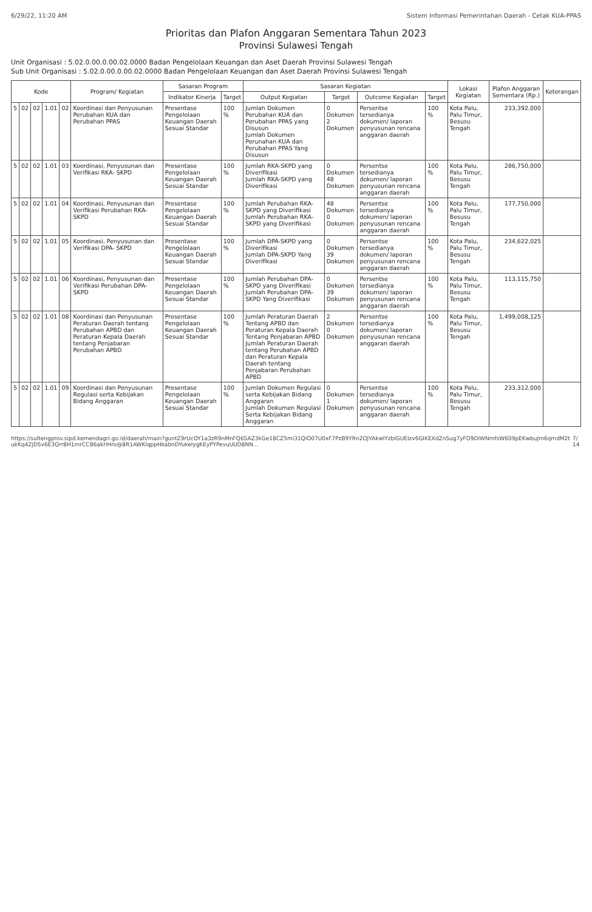6/29/22, 11:20 AM Sistem Informasi Pemerintahan Daerah - Cetak KUA-PPAS
Prioritas dan Plafon Anggaran Sementara Tahun 2023
Provinsi Sulawesi Tengah
Unit Organisasi : 5.02.0.00.0.00.02.0000 Badan Pengelolaan Keuangan dan Aset Daerah Provinsi Sulawesi Tengah
Sub Unit Organisasi : 5.02.0.00.0.00.02.0000 Badan Pengelolaan Keuangan dan Aset Daerah Provinsi Sulawesi Tengah
| Kode | | | | | Program/ Kegiatan | Sasaran Program | | Sasaran Kegiatan | | | | Lokasi Kegiatan | Plafon Anggaran Sementara (Rp.) | Keterangan |
| --- | --- | --- | --- | --- | --- | --- | --- | --- | --- | --- | --- | --- | --- | --- |
| | | | | | | Indikator Kinerja | Target | Output Kegiatan | Target | Outcome Kegiatan | Target | | | |
| 5 | 02 | 02 | 1.01 | 02 | Koordinasi dan Penyusunan Perubahan KUA dan Perubahan PPAS | Presentase Pengelolaan Keuangan Daerah Sesuai Standar | 100 % | Jumlah Dokumen Perubahan KUA dan Perubahan PPAS yang Disusun Jumlah Dokumen Perunahan KUA dan Perubahan PPAS Yang Disusun | 0 Dokumen 2 Dokumen | Persentse tersedianya dokumen/ laporan penyusunan rencana anggaran daerah | 100 % | Kota Palu, Palu Timur, Besusu Tengah | 233,392,000 | |
| 5 | 02 | 02 | 1.01 | 03 | Koordinasi, Penyusunan dan Verifikasi RKA- SKPD | Presentase Pengelolaan Keuangan Daerah Sesuai Standar | 100 % | Jumlah RKA-SKPD yang Diverifikasi Jumlah RKA-SKPD yang Diverifikasi | 0 Dokumen 48 Dokumen | Persentse tersedianya dokumen/ laporan penyusunan rencana anggaran daerah | 100 % | Kota Palu, Palu Timur, Besusu Tengah | 286,750,000 | |
| 5 | 02 | 02 | 1.01 | 04 | Koordinasi, Penyusunan dan Verifikasi Perubahan RKA-SKPD | Presentase Pengelolaan Keuangan Daerah Sesuai Standar | 100 % | Jumlah Perubahan RKA-SKPD yang Diverifikasi Jumlah Perubahan RKA-SKPD yang Diverifikasi | 48 Dokumen 0 Dokumen | Persentse tersedianya dokumen/ laporan penyusunan rencana anggaran daerah | 100 % | Kota Palu, Palu Timur, Besusu Tengah | 177,750,000 | |
| 5 | 02 | 02 | 1.01 | 05 | Koordinasi, Penyusunan dan Verifikasi DPA- SKPD | Presentase Pengelolaan Keuangan Daerah Sesuai Standar | 100 % | Jumlah DPA-SKPD yang Diverifikasi Jumlah DPA-SKPD Yang Diverifikasi | 0 Dokumen 39 Dokumen | Persentse tersedianya dokumen/ laporan penyusunan rencana anggaran daerah | 100 % | Kota Palu, Palu Timur, Besusu Tengah | 234,622,025 | |
| 5 | 02 | 02 | 1.01 | 06 | Koordinasi, Penyusunan dan Verifikasi Perubahan DPA-SKPD | Presentase Pengelolaan Keuangan Daerah Sesuai Standar | 100 % | Jumlah Perubahan DPA-SKPD yang Diverifikasi Jumlah Perubahan DPA-SKPD Yang Diverifikasi | 0 Dokumen 39 Dokumen | Persentse tersedianya dokumen/ laporan penyusunan rencana anggaran daerah | 100 % | Kota Palu, Palu Timur, Besusu Tengah | 113,115,750 | |
| 5 | 02 | 02 | 1.01 | 08 | Koordinasi dan Penyusunan Peraturan Daerah tentang Perubahan APBD dan Peraturan Kepala Daerah tentang Penjabaran Perubahan APBD | Presentase Pengelolaan Keuangan Daerah Sesuai Standar | 100 % | Jumlah Peraturan Daerah Tentang APBD dan Peraturan Kepala Daerah Tentang Penjabaran APBD Jumlah Peraturan Daerah tentang Perubahan APBD dan Peraturan Kepala Daerah tentang Penjabaran Perubahan APBD | 2 Dokumen 0 Dokumen | Persentse tersedianya dokumen/ laporan penyusunan rencana anggaran daerah | 100 % | Kota Palu, Palu Timur, Besusu Tengah | 1,499,008,125 | |
| 5 | 02 | 02 | 1.01 | 09 | Koordinasi dan Penyusunan Regulasi serta Kebijakan Bidang Anggaran | Presentase Pengelolaan Keuangan Daerah Sesuai Standar | 100 % | Jumlah Dokumen Regulasi serta Kebijakan Bidang Anggaran Jumlah Dokumen Regulasi Serta Kebijakan Bidang Anggaran | 0 Dokumen 1 Dokumen | Persentse tersedianya dokumen/ laporan penyusunan rencana anggaran daerah | 100 % | Kota Palu, Palu Timur, Besusu Tengah | 233,312,000 | |
https://sultengprov.sipd.kemendagri.go.id/daerah/main?guntZ9rUcOY1a3zR9nMnFQ6SAZ3kGe18CZ5mi31QlO07U0xF7PzB9YRn2OJYAkwlYzblGUEIzv6GIKEXdZnSug7yFO9DIWNmfsW609pEKwbuJm6qmdM2tukKq4ZjD5v6E3Qrr8H1mrCCB6akrlHro@8R1AWKlqppHkabnDYukelygKEyPYPevuUUD8NN... 7/14